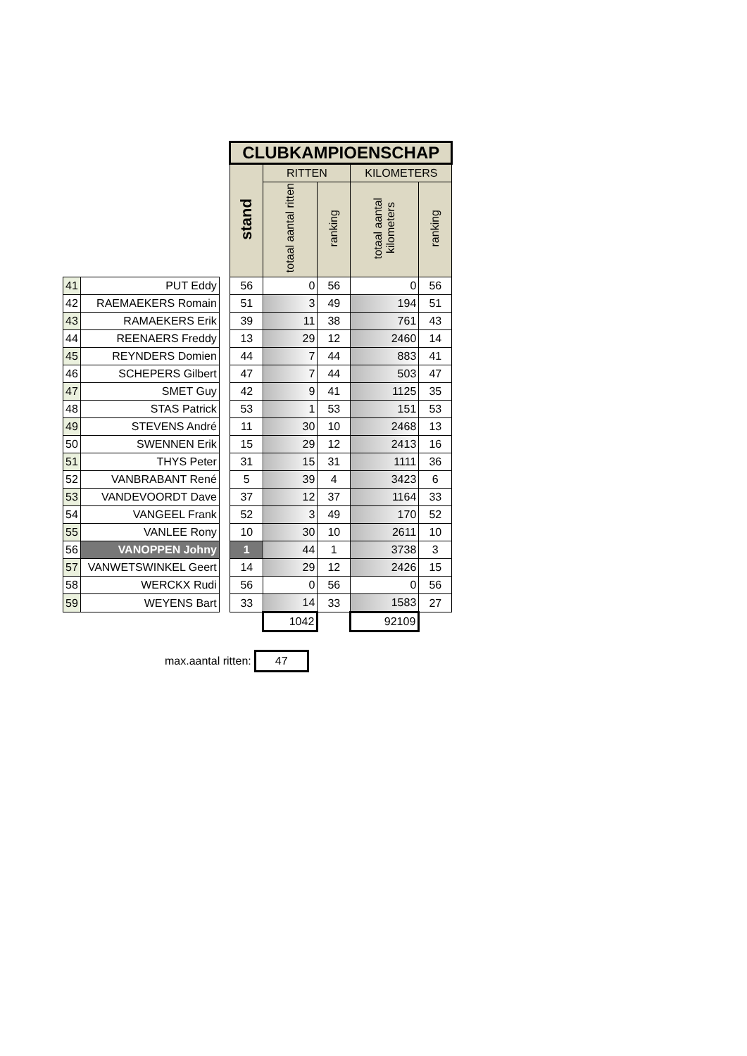| | | | CLUBKAMPIOENSCHAP | | | | |
| | | | stand | RITTEN | | KILOMETERS | |
| | | | | totaal aantal ritten | ranking | totaal aantal kilometers | ranking |
| 41 | PUT Eddy | | 56 | 0 | 56 | 0 | 56 |
| 42 | RAEMAEKERS Romain | | 51 | 3 | 49 | 194 | 51 |
| 43 | RAMAEKERS Erik | | 39 | 11 | 38 | 761 | 43 |
| 44 | REENAERS Freddy | | 13 | 29 | 12 | 2460 | 14 |
| 45 | REYNDERS Domien | | 44 | 7 | 44 | 883 | 41 |
| 46 | SCHEPERS Gilbert | | 47 | 7 | 44 | 503 | 47 |
| 47 | SMET Guy | | 42 | 9 | 41 | 1125 | 35 |
| 48 | STAS Patrick | | 53 | 1 | 53 | 151 | 53 |
| 49 | STEVENS André | | 11 | 30 | 10 | 2468 | 13 |
| 50 | SWENNEN Erik | | 15 | 29 | 12 | 2413 | 16 |
| 51 | THYS Peter | | 31 | 15 | 31 | 1111 | 36 |
| 52 | VANBRABANT René | | 5 | 39 | 4 | 3423 | 6 |
| 53 | VANDEVOORDT Dave | | 37 | 12 | 37 | 1164 | 33 |
| 54 | VANGEEL Frank | | 52 | 3 | 49 | 170 | 52 |
| 55 | VANLEE Rony | | 10 | 30 | 10 | 2611 | 10 |
| 56 | VANOPPEN Johny | | 1 | 44 | 1 | 3738 | 3 |
| 57 | VANWETSWINKEL Geert | | 14 | 29 | 12 | 2426 | 15 |
| 58 | WERCKX Rudi | | 56 | 0 | 56 | 0 | 56 |
| 59 | WEYENS Bart | | 33 | 14 | 33 | 1583 | 27 |
| | | | | 1042 | | 92109 | |
max.aantal ritten: 47